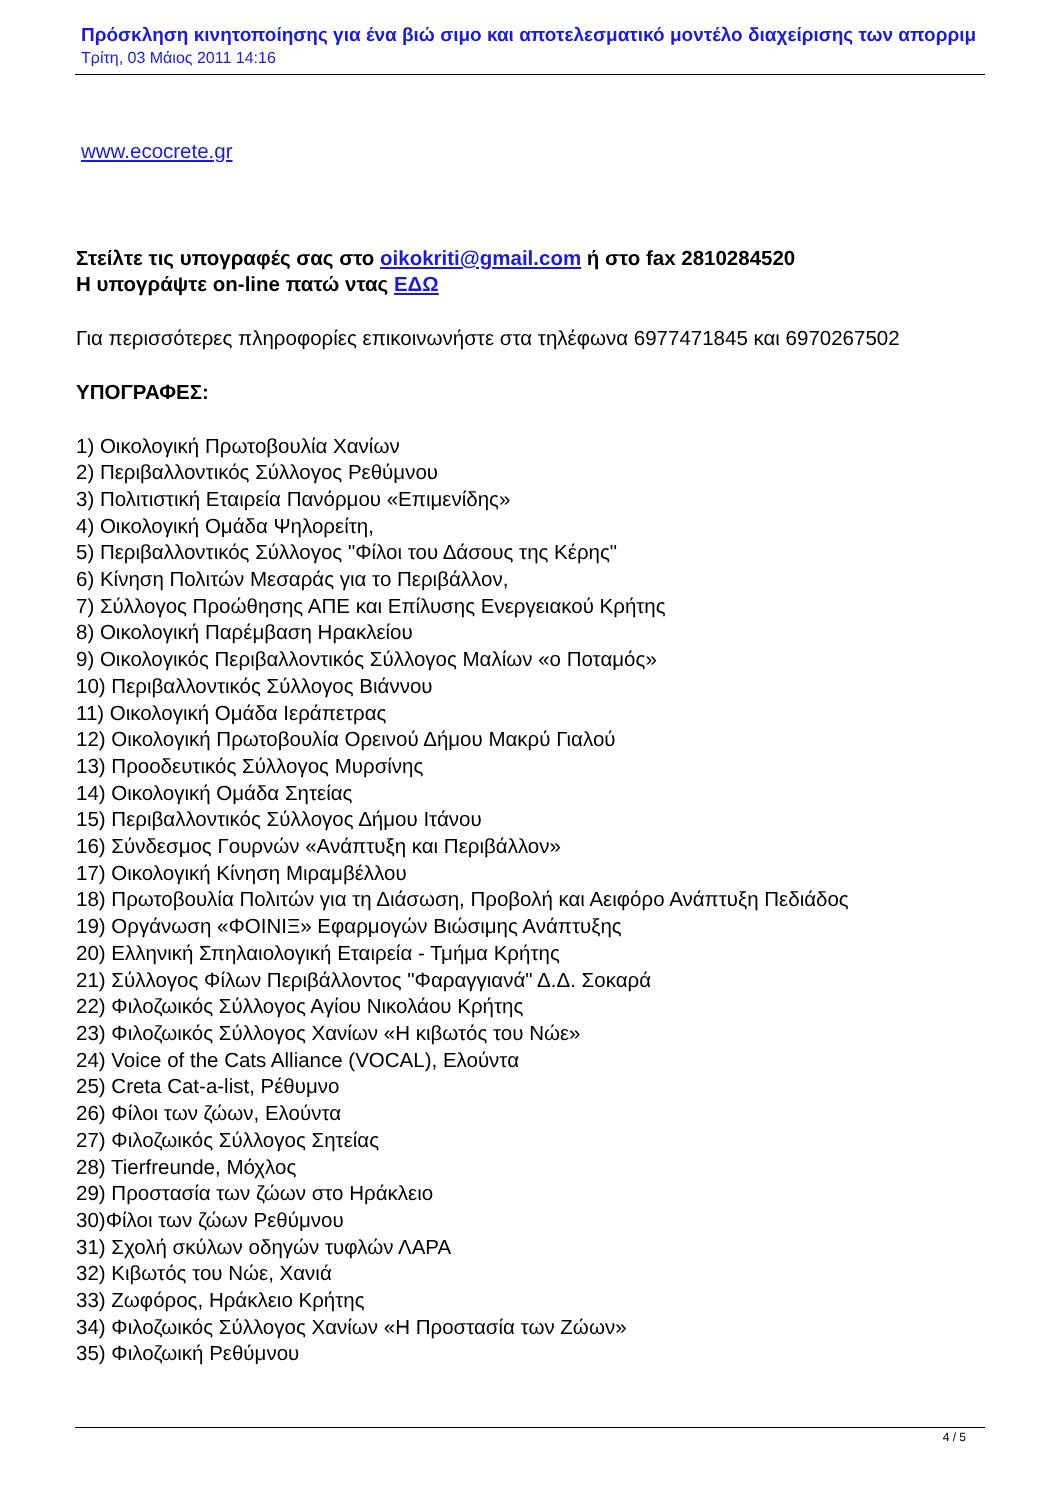Πρόσκληση κινητοποίησης για ένα βιώ σιμο και αποτελεσματικό μοντέλο διαχείρισης των απορριμ
Τρίτη, 03 Μάιος 2011 14:16
www.ecocrete.gr
Στείλτε τις υπογραφές σας στο oikokriti@gmail.com ή στο fax 2810284520
Η υπογράψτε on-line πατώ ντας ΕΔΩ
Για περισσότερες πληροφορίες επικοινωνήστε στα τηλέφωνα 6977471845 και 6970267502
ΥΠΟΓΡΑΦΕΣ:
1) Οικολογική Πρωτοβουλία Χανίων
2) Περιβαλλοντικός Σύλλογος Ρεθύμνου
3) Πολιτιστική Εταιρεία Πανόρμου «Επιμενίδης»
4) Οικολογική Ομάδα Ψηλορείτη,
5) Περιβαλλοντικός Σύλλογος "Φίλοι του Δάσους της Κέρης"
6) Κίνηση Πολιτών Μεσαράς για το Περιβάλλον,
7) Σύλλογος Προώθησης ΑΠΕ και Επίλυσης Ενεργειακού Κρήτης
8) Οικολογική Παρέμβαση Ηρακλείου
9) Οικολογικός Περιβαλλοντικός Σύλλογος Μαλίων «ο Ποταμός»
10) Περιβαλλοντικός Σύλλογος Βιάννου
11) Οικολογική Ομάδα Ιεράπετρας
12) Οικολογική Πρωτοβουλία Ορεινού Δήμου Μακρύ Γιαλού
13) Προοδευτικός Σύλλογος Μυρσίνης
14) Οικολογική Ομάδα Σητείας
15) Περιβαλλοντικός Σύλλογος Δήμου Ιτάνου
16) Σύνδεσμος Γουρνών «Ανάπτυξη και Περιβάλλον»
17) Οικολογική Κίνηση Μιραμβέλλου
18) Πρωτοβουλία Πολιτών για τη Διάσωση, Προβολή και Αειφόρο Ανάπτυξη Πεδιάδος
19) Οργάνωση «ΦΟΙΝΙΞ» Εφαρμογών Βιώσιμης Ανάπτυξης
20) Ελληνική Σπηλαιολογική Εταιρεία - Τμήμα Κρήτης
21) Σύλλογος Φίλων Περιβάλλοντος "Φαραγγιανά" Δ.Δ. Σοκαρά
22) Φιλοζωικός Σύλλογος Αγίου Νικολάου Κρήτης
23) Φιλοζωικός Σύλλογος Χανίων «Η κιβωτός του Νώε»
24) Voice of the Cats Alliance (VOCAL), Ελούντα
25) Creta Cat-a-list, Ρέθυμνο
26) Φίλοι των ζώων, Ελούντα
27) Φιλοζωικός Σύλλογος Σητείας
28) Tierfreunde, Μόχλος
29) Προστασία των ζώων στο Ηράκλειο
30)Φίλοι των ζώων Ρεθύμνου
31) Σχολή σκύλων οδηγών τυφλών ΛΑΡΑ
32) Κιβωτός του Νώε, Χανιά
33) Ζωφόρος, Ηράκλειο Κρήτης
34) Φιλοζωικός Σύλλογος Χανίων «Η Προστασία των Ζώων»
35) Φιλοζωική Ρεθύμνου
4 / 5